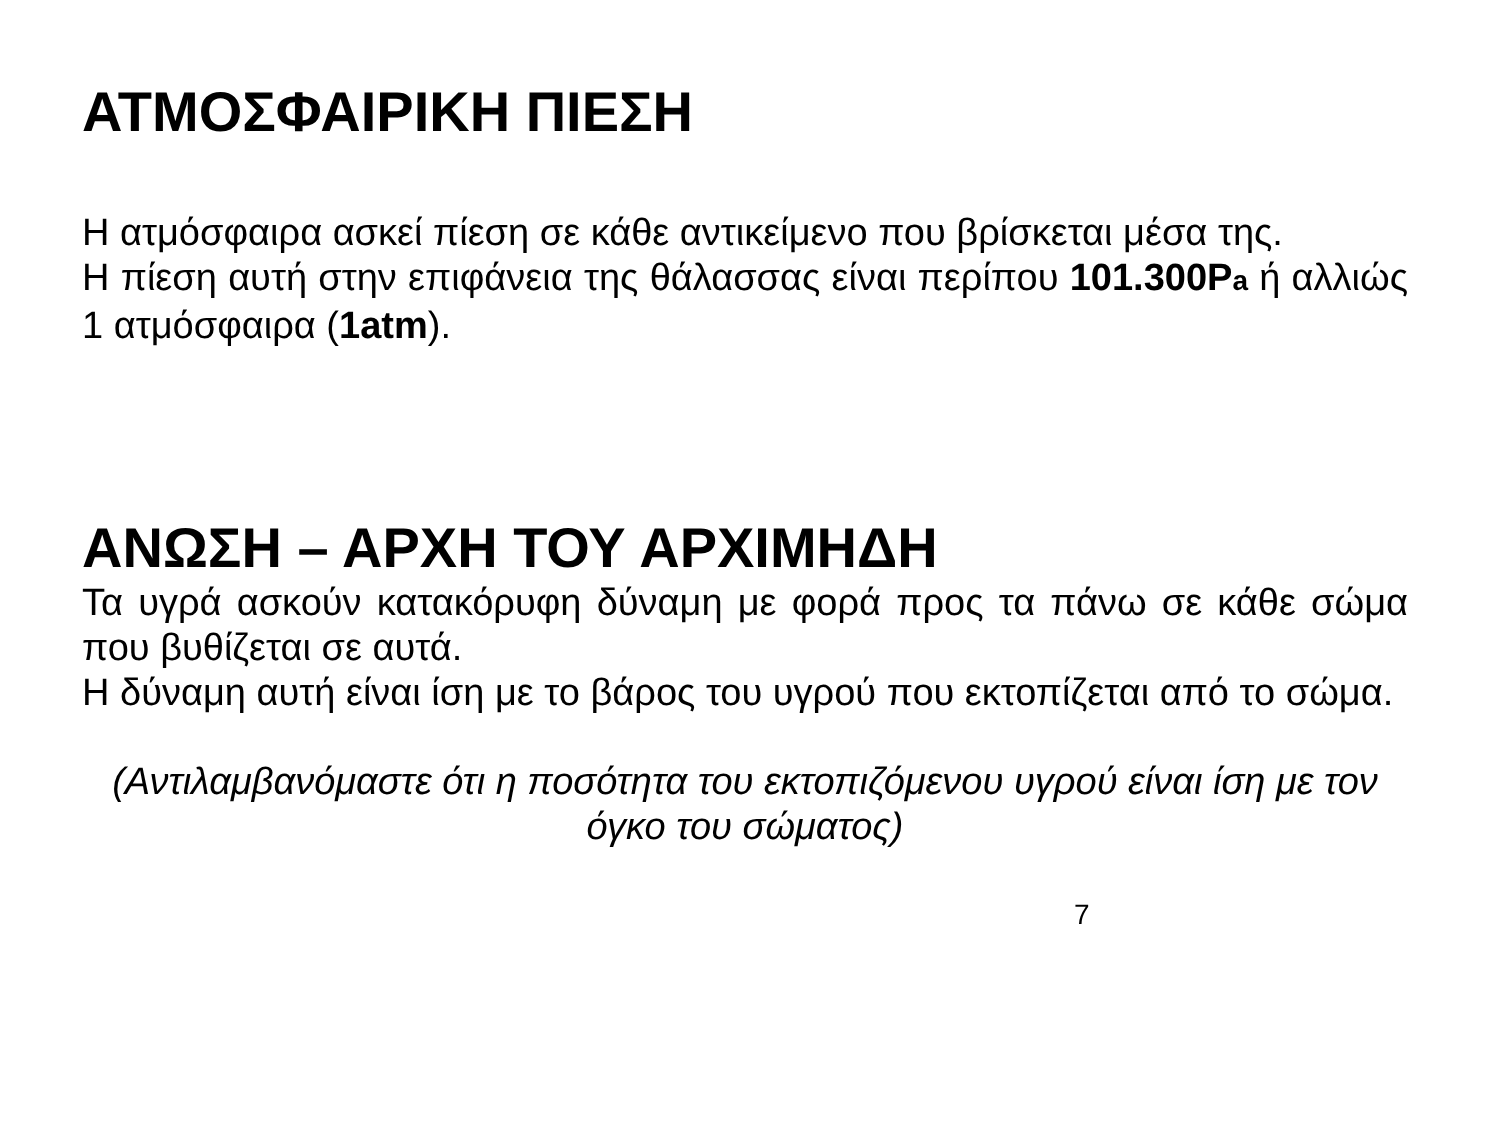ΑΤΜΟΣΦΑΙΡΙΚΗ ΠΙΕΣΗ
Η ατμόσφαιρα ασκεί πίεση σε κάθε αντικείμενο που βρίσκεται μέσα της.
Η πίεση αυτή στην επιφάνεια της θάλασσας είναι περίπου 101.300Pa ή αλλιώς 1 ατμόσφαιρα (1atm).
ΑΝΩΣΗ – ΑΡΧΗ ΤΟΥ ΑΡΧΙΜΗΔΗ
Τα υγρά ασκούν κατακόρυφη δύναμη με φορά προς τα πάνω σε κάθε σώμα που βυθίζεται σε αυτά.
Η δύναμη αυτή είναι ίση με το βάρος του υγρού που εκτοπίζεται από το σώμα.
(Αντιλαμβανόμαστε ότι η ποσότητα του εκτοπιζόμενου υγρού είναι ίση με τον όγκο του σώματος)
7